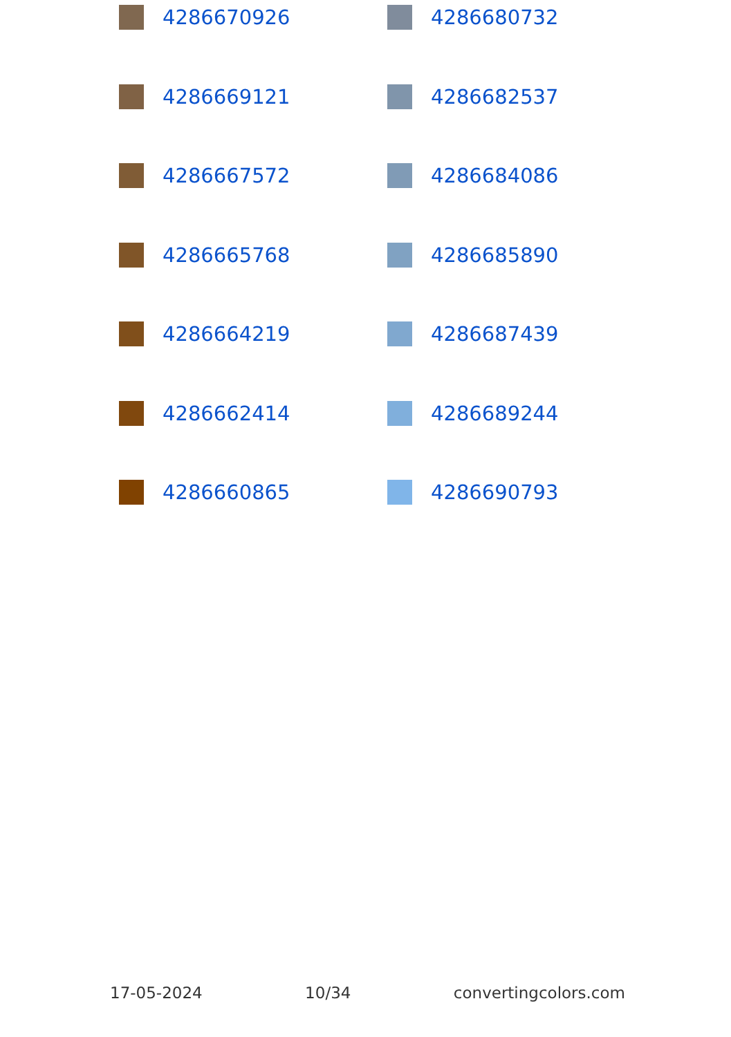4286670926 4286680732
4286669121 4286682537
4286667572 4286684086
4286665768 4286685890
4286664219 4286687439
4286662414 4286689244
4286660865 4286690793
17-05-2024 10/34 convertingcolors.com